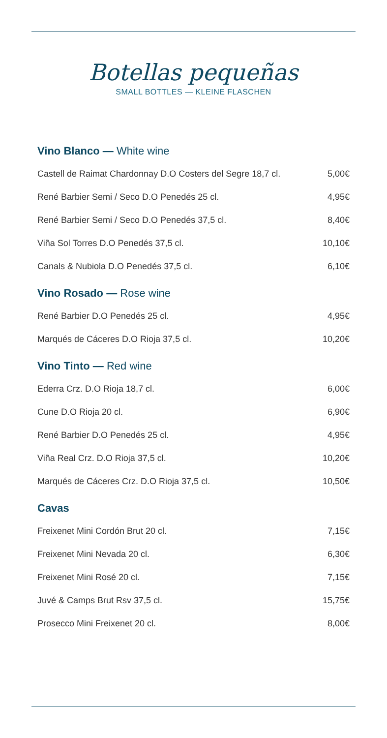Botellas pequeñas
SMALL BOTTLES — KLEINE FLASCHEN
Vino Blanco — White wine
| Castell de Raimat Chardonnay D.O Costers del Segre 18,7 cl. | 5,00€ |
| René Barbier Semi / Seco D.O Penedés 25 cl. | 4,95€ |
| René Barbier Semi / Seco D.O Penedés 37,5 cl. | 8,40€ |
| Viña Sol Torres D.O Penedés 37,5 cl. | 10,10€ |
| Canals & Nubiola D.O Penedés 37,5 cl. | 6,10€ |
Vino Rosado — Rose wine
| René Barbier D.O Penedés 25 cl. | 4,95€ |
| Marqués de Cáceres D.O Rioja 37,5 cl. | 10,20€ |
Vino Tinto — Red wine
| Ederra Crz. D.O Rioja 18,7 cl. | 6,00€ |
| Cune D.O Rioja 20 cl. | 6,90€ |
| René Barbier D.O Penedés 25 cl. | 4,95€ |
| Viña Real Crz. D.O Rioja 37,5 cl. | 10,20€ |
| Marqués de Cáceres Crz. D.O Rioja 37,5 cl. | 10,50€ |
Cavas
| Freixenet Mini Cordón Brut 20 cl. | 7,15€ |
| Freixenet Mini Nevada 20 cl. | 6,30€ |
| Freixenet Mini Rosé 20 cl. | 7,15€ |
| Juvé & Camps Brut Rsv 37,5 cl. | 15,75€ |
| Prosecco Mini Freixenet 20 cl. | 8,00€ |